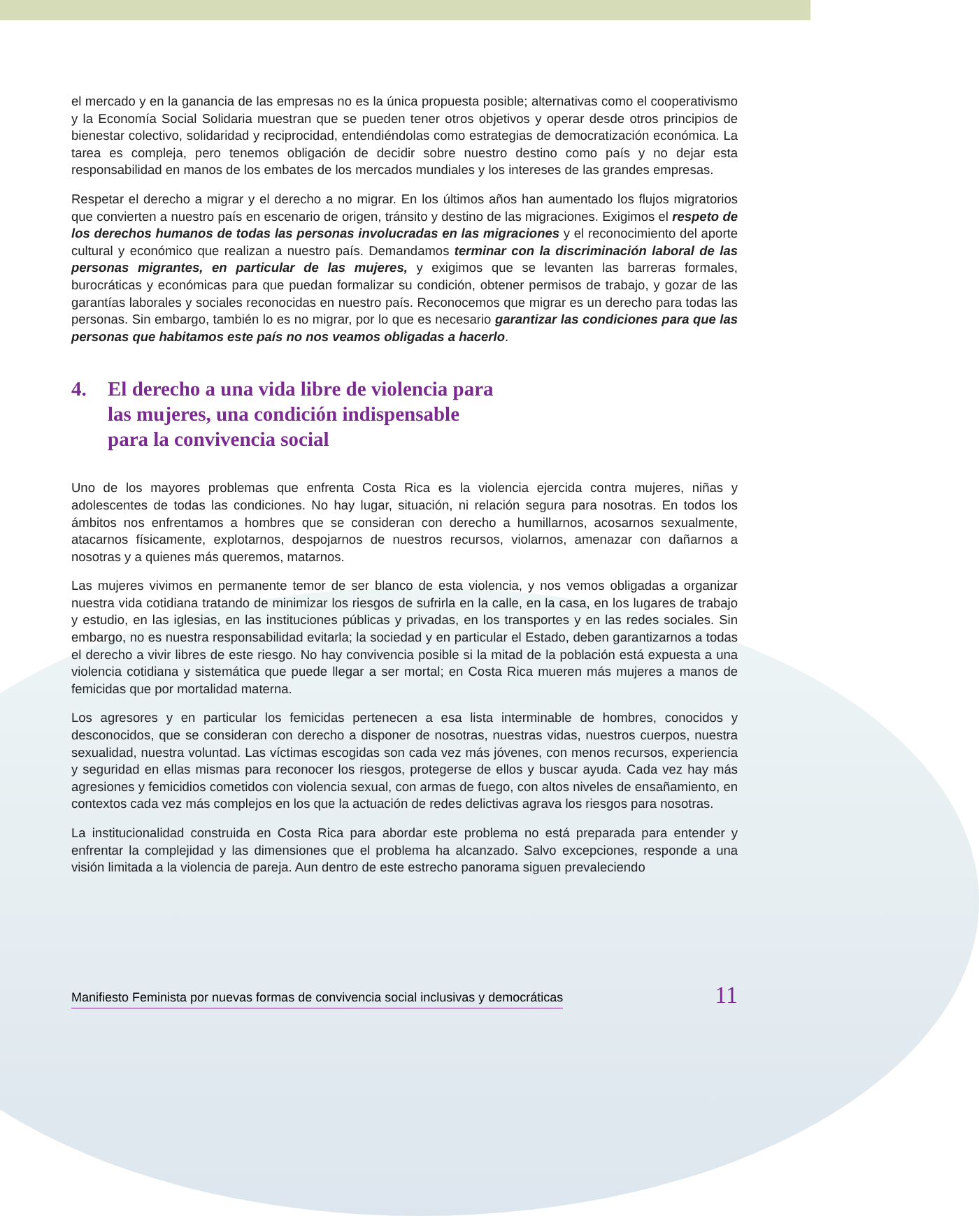el mercado y en la ganancia de las empresas no es la única propuesta posible; alternativas como el cooperativismo y la Economía Social Solidaria muestran que se pueden tener otros objetivos y operar desde otros principios de bienestar colectivo, solidaridad y reciprocidad, entendiéndolas como estrategias de democratización económica. La tarea es compleja, pero tenemos obligación de decidir sobre nuestro destino como país y no dejar esta responsabilidad en manos de los embates de los mercados mundiales y los intereses de las grandes empresas.
Respetar el derecho a migrar y el derecho a no migrar. En los últimos años han aumentado los flujos migratorios que convierten a nuestro país en escenario de origen, tránsito y destino de las migraciones. Exigimos el respeto de los derechos humanos de todas las personas involucradas en las migraciones y el reconocimiento del aporte cultural y económico que realizan a nuestro país. Demandamos terminar con la discriminación laboral de las personas migrantes, en particular de las mujeres, y exigimos que se levanten las barreras formales, burocráticas y económicas para que puedan formalizar su condición, obtener permisos de trabajo, y gozar de las garantías laborales y sociales reconocidas en nuestro país. Reconocemos que migrar es un derecho para todas las personas. Sin embargo, también lo es no migrar, por lo que es necesario garantizar las condiciones para que las personas que habitamos este país no nos veamos obligadas a hacerlo.
4. El derecho a una vida libre de violencia para
las mujeres, una condición indispensable
para la convivencia social
Uno de los mayores problemas que enfrenta Costa Rica es la violencia ejercida contra mujeres, niñas y adolescentes de todas las condiciones. No hay lugar, situación, ni relación segura para nosotras. En todos los ámbitos nos enfrentamos a hombres que se consideran con derecho a humillarnos, acosarnos sexualmente, atacarnos físicamente, explotarnos, despojarnos de nuestros recursos, violarnos, amenazar con dañarnos a nosotras y a quienes más queremos, matarnos.
Las mujeres vivimos en permanente temor de ser blanco de esta violencia, y nos vemos obligadas a organizar nuestra vida cotidiana tratando de minimizar los riesgos de sufrirla en la calle, en la casa, en los lugares de trabajo y estudio, en las iglesias, en las instituciones públicas y privadas, en los transportes y en las redes sociales. Sin embargo, no es nuestra responsabilidad evitarla; la sociedad y en particular el Estado, deben garantizarnos a todas el derecho a vivir libres de este riesgo. No hay convivencia posible si la mitad de la población está expuesta a una violencia cotidiana y sistemática que puede llegar a ser mortal; en Costa Rica mueren más mujeres a manos de femicidas que por mortalidad materna.
Los agresores y en particular los femicidas pertenecen a esa lista interminable de hombres, conocidos y desconocidos, que se consideran con derecho a disponer de nosotras, nuestras vidas, nuestros cuerpos, nuestra sexualidad, nuestra voluntad. Las víctimas escogidas son cada vez más jóvenes, con menos recursos, experiencia y seguridad en ellas mismas para reconocer los riesgos, protegerse de ellos y buscar ayuda. Cada vez hay más agresiones y femicidios cometidos con violencia sexual, con armas de fuego, con altos niveles de ensañamiento, en contextos cada vez más complejos en los que la actuación de redes delictivas agrava los riesgos para nosotras.
La institucionalidad construida en Costa Rica para abordar este problema no está preparada para entender y enfrentar la complejidad y las dimensiones que el problema ha alcanzado. Salvo excepciones, responde a una visión limitada a la violencia de pareja. Aun dentro de este estrecho panorama siguen prevaleciendo
Manifiesto Feminista por nuevas formas de convivencia social inclusivas y democráticas 11